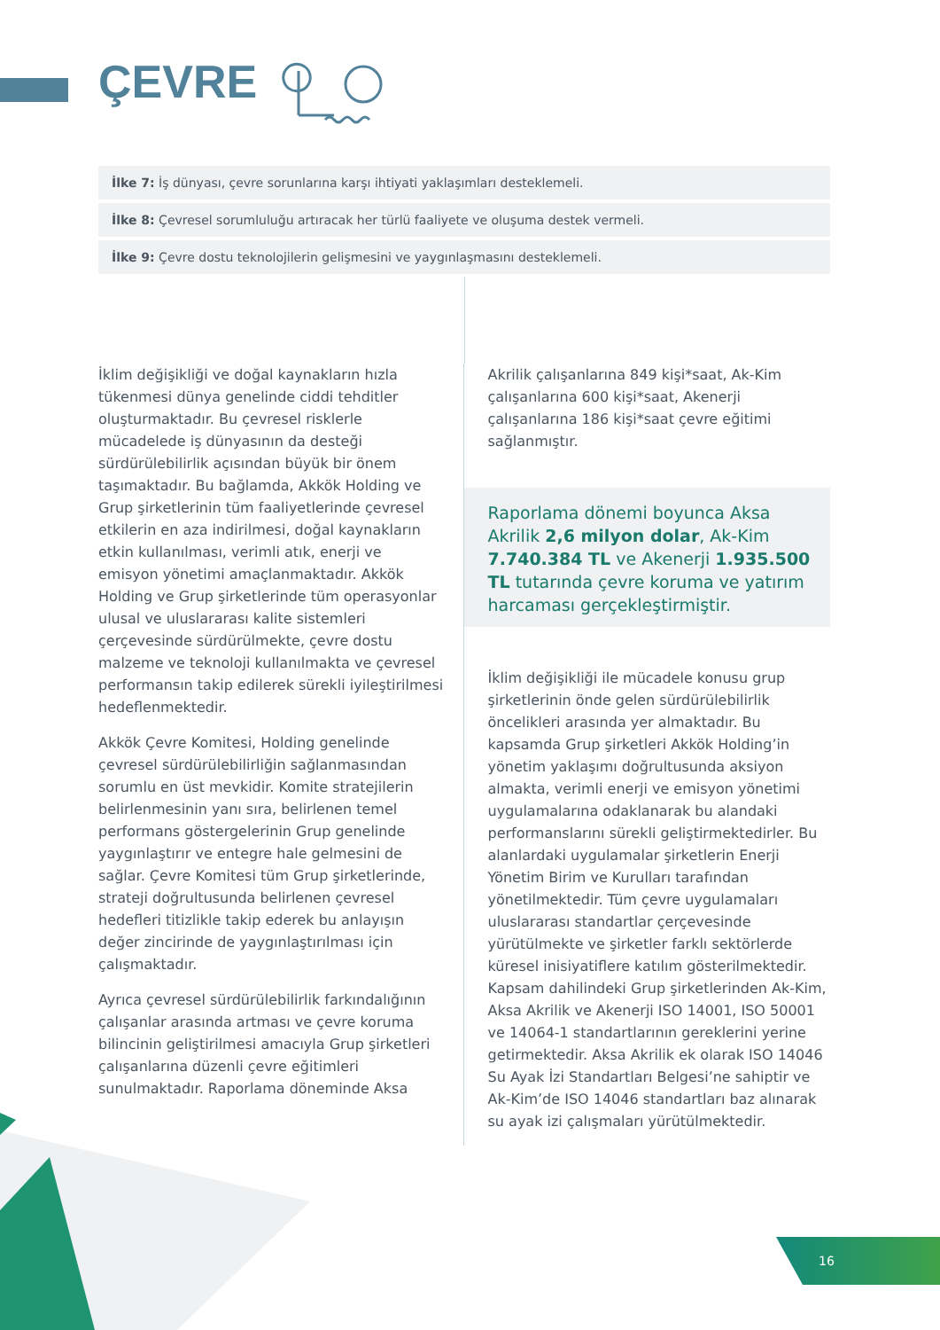ÇEVRE
İlke 7: İş dünyası, çevre sorunlarına karşı ihtiyati yaklaşımları desteklemeli.
İlke 8: Çevresel sorumluluğu artıracak her türlü faaliyete ve oluşuma destek vermeli.
İlke 9: Çevre dostu teknolojilerin gelişmesini ve yaygınlaşmasını desteklemeli.
İklim değişikliği ve doğal kaynakların hızla tükenmesi dünya genelinde ciddi tehditler oluşturmaktadır. Bu çevresel risklerle mücadelede iş dünyasının da desteği sürdürülebilirlik açısından büyük bir önem taşımaktadır. Bu bağlamda, Akkök Holding ve Grup şirketlerinin tüm faaliyetlerinde çevresel etkilerin en aza indirilmesi, doğal kaynakların etkin kullanılması, verimli atık, enerji ve emisyon yönetimi amaçlanmaktadır. Akkök Holding ve Grup şirketlerinde tüm operasyonlar ulusal ve uluslararası kalite sistemleri çerçevesinde sürdürülmekte, çevre dostu malzeme ve teknoloji kullanılmakta ve çevresel performansın takip edilerek sürekli iyileştirilmesi hedeflenmektedir.
Akkök Çevre Komitesi, Holding genelinde çevresel sürdürülebilirliğin sağlanmasından sorumlu en üst mevkidir. Komite stratejilerin belirlenmesinin yanı sıra, belirlenen temel performans göstergelerinin Grup genelinde yaygınlaştırır ve entegre hale gelmesini de sağlar. Çevre Komitesi tüm Grup şirketlerinde, strateji doğrultusunda belirlenen çevresel hedefleri titizlikle takip ederek bu anlayışın değer zincirinde de yaygınlaştırılması için çalışmaktadır.
Ayrıca çevresel sürdürülebilirlik farkındalığının çalışanlar arasında artması ve çevre koruma bilincinin geliştirilmesi amacıyla Grup şirketleri çalışanlarına düzenli çevre eğitimleri sunulmaktadır. Raporlama döneminde Aksa
Akrilik çalışanlarına 849 kişi*saat, Ak-Kim çalışanlarına 600 kişi*saat, Akenerji çalışanlarına 186 kişi*saat çevre eğitimi sağlanmıştır.
Raporlama dönemi boyunca Aksa Akrilik 2,6 milyon dolar, Ak-Kim 7.740.384 TL ve Akenerji 1.935.500 TL tutarında çevre koruma ve yatırım harcaması gerçekleştirmiştir.
İklim değişikliği ile mücadele konusu grup şirketlerinin önde gelen sürdürülebilirlik öncelikleri arasında yer almaktadır. Bu kapsamda Grup şirketleri Akkök Holding’in yönetim yaklaşımı doğrultusunda aksiyon almakta, verimli enerji ve emisyon yönetimi uygulamalarına odaklanarak bu alandaki performanslarını sürekli geliştirmektedirler. Bu alanlardaki uygulamalar şirketlerin Enerji Yönetim Birim ve Kurulları tarafından yönetilmektedir. Tüm çevre uygulamaları uluslararası standartlar çerçevesinde yürütülmekte ve şirketler farklı sektörlerde küresel inisiyatiflere katılım gösterilmektedir. Kapsam dahilindeki Grup şirketlerinden Ak-Kim, Aksa Akrilik ve Akenerji ISO 14001, ISO 50001 ve 14064-1 standartlarının gereklerini yerine getirmektedir. Aksa Akrilik ek olarak ISO 14046 Su Ayak İzi Standartları Belgesi’ne sahiptir ve Ak-Kim’de ISO 14046 standartları baz alınarak su ayak izi çalışmaları yürütülmektedir.
16